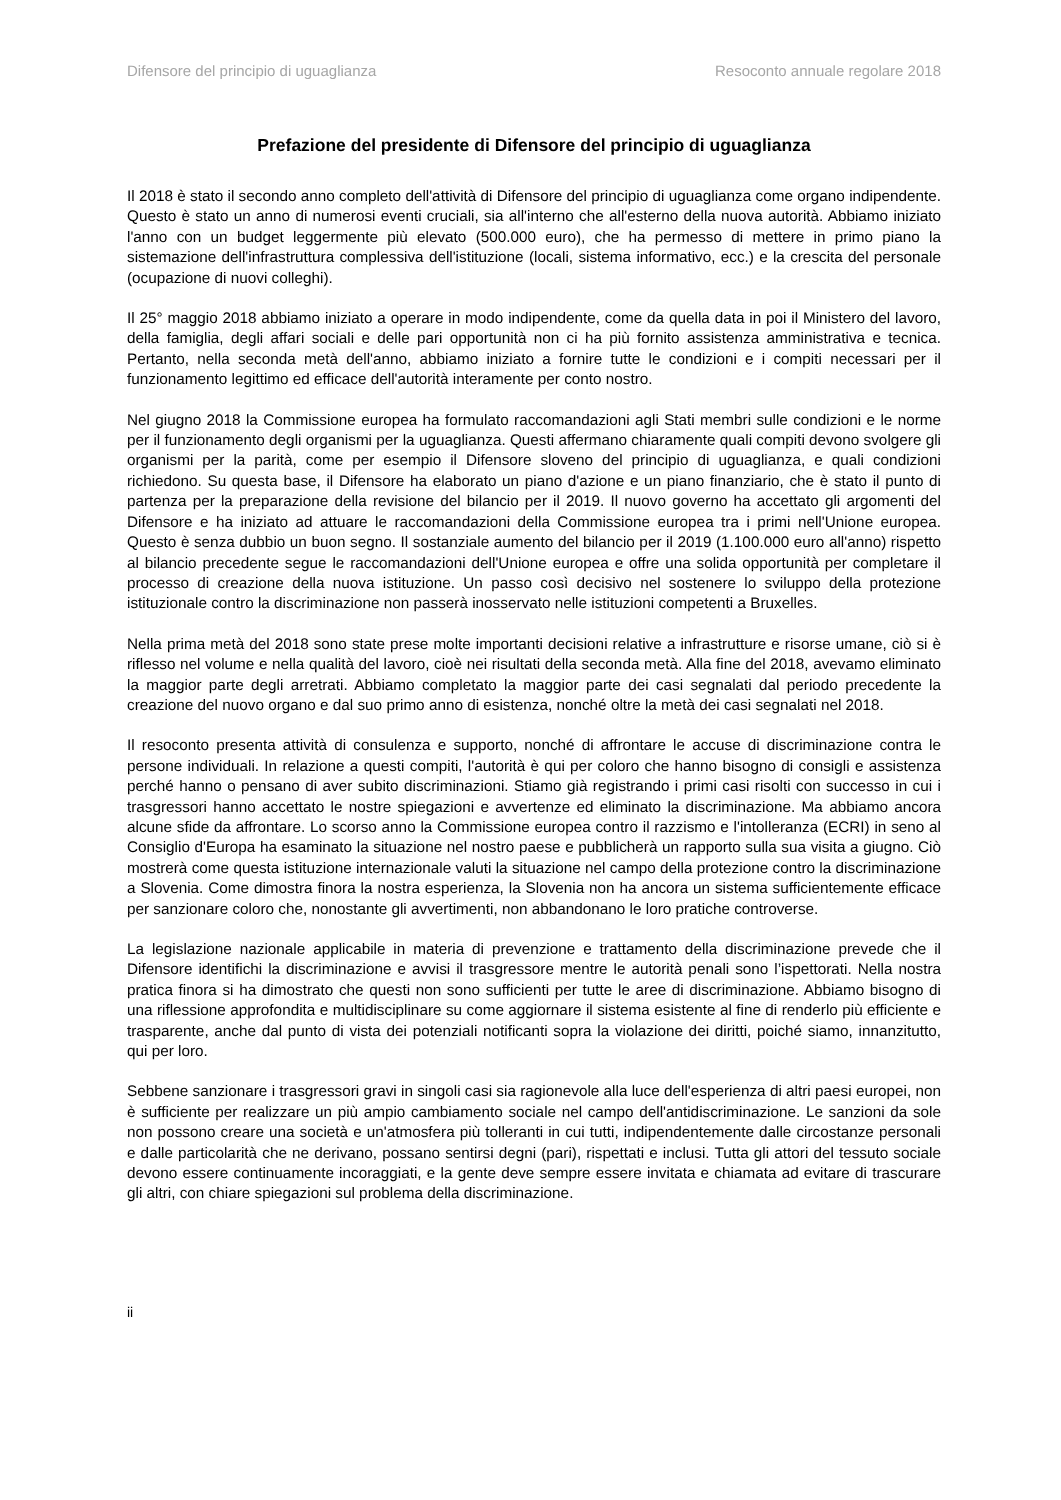Difensore del principio di uguaglianza Resoconto annuale regolare 2018
Prefazione del presidente di Difensore del principio di uguaglianza
Il 2018 è stato il secondo anno completo dell'attività di Difensore del principio di uguaglianza come organo indipendente. Questo è stato un anno di numerosi eventi cruciali, sia all'interno che all'esterno della nuova autorità. Abbiamo iniziato l'anno con un budget leggermente più elevato (500.000 euro), che ha permesso di mettere in primo piano la sistemazione dell'infrastruttura complessiva dell'istituzione (locali, sistema informativo, ecc.) e la crescita del personale (ocupazione di nuovi colleghi).
Il 25° maggio 2018 abbiamo iniziato a operare in modo indipendente, come da quella data in poi il Ministero del lavoro, della famiglia, degli affari sociali e delle pari opportunità non ci ha più fornito assistenza amministrativa e tecnica. Pertanto, nella seconda metà dell'anno, abbiamo iniziato a fornire tutte le condizioni e i compiti necessari per il funzionamento legittimo ed efficace dell'autorità interamente per conto nostro.
Nel giugno 2018 la Commissione europea ha formulato raccomandazioni agli Stati membri sulle condizioni e le norme per il funzionamento degli organismi per la uguaglianza. Questi affermano chiaramente quali compiti devono svolgere gli organismi per la parità, come per esempio il Difensore sloveno del principio di uguaglianza, e quali condizioni richiedono. Su questa base, il Difensore ha elaborato un piano d'azione e un piano finanziario, che è stato il punto di partenza per la preparazione della revisione del bilancio per il 2019. Il nuovo governo ha accettato gli argomenti del Difensore e ha iniziato ad attuare le raccomandazioni della Commissione europea tra i primi nell'Unione europea. Questo è senza dubbio un buon segno. Il sostanziale aumento del bilancio per il 2019 (1.100.000 euro all'anno) rispetto al bilancio precedente segue le raccomandazioni dell'Unione europea e offre una solida opportunità per completare il processo di creazione della nuova istituzione. Un passo così decisivo nel sostenere lo sviluppo della protezione istituzionale contro la discriminazione non passerà inosservato nelle istituzioni competenti a Bruxelles.
Nella prima metà del 2018 sono state prese molte importanti decisioni relative a infrastrutture e risorse umane, ciò si è riflesso nel volume e nella qualità del lavoro, cioè nei risultati della seconda metà. Alla fine del 2018, avevamo eliminato la maggior parte degli arretrati. Abbiamo completato la maggior parte dei casi segnalati dal periodo precedente la creazione del nuovo organo e dal suo primo anno di esistenza, nonché oltre la metà dei casi segnalati nel 2018.
Il resoconto presenta attività di consulenza e supporto, nonché di affrontare le accuse di discriminazione contra le persone individuali. In relazione a questi compiti, l'autorità è qui per coloro che hanno bisogno di consigli e assistenza perché hanno o pensano di aver subito discriminazioni. Stiamo già registrando i primi casi risolti con successo in cui i trasgressori hanno accettato le nostre spiegazioni e avvertenze ed eliminato la discriminazione. Ma abbiamo ancora alcune sfide da affrontare. Lo scorso anno la Commissione europea contro il razzismo e l'intolleranza (ECRI) in seno al Consiglio d'Europa ha esaminato la situazione nel nostro paese e pubblicherà un rapporto sulla sua visita a giugno. Ciò mostrerà come questa istituzione internazionale valuti la situazione nel campo della protezione contro la discriminazione a Slovenia. Come dimostra finora la nostra esperienza, la Slovenia non ha ancora un sistema sufficientemente efficace per sanzionare coloro che, nonostante gli avvertimenti, non abbandonano le loro pratiche controverse.
La legislazione nazionale applicabile in materia di prevenzione e trattamento della discriminazione prevede che il Difensore identifichi la discriminazione e avvisi il trasgressore mentre le autorità penali sono l’ispettorati. Nella nostra pratica finora si ha dimostrato che questi non sono sufficienti per tutte le aree di discriminazione. Abbiamo bisogno di una riflessione approfondita e multidisciplinare su come aggiornare il sistema esistente al fine di renderlo più efficiente e trasparente, anche dal punto di vista dei potenziali notificanti sopra la violazione dei diritti, poiché siamo, innanzitutto, qui per loro.
Sebbene sanzionare i trasgressori gravi in singoli casi sia ragionevole alla luce dell'esperienza di altri paesi europei, non è sufficiente per realizzare un più ampio cambiamento sociale nel campo dell'antidiscriminazione. Le sanzioni da sole non possono creare una società e un'atmosfera più tolleranti in cui tutti, indipendentemente dalle circostanze personali e dalle particolarità che ne derivano, possano sentirsi degni (pari), rispettati e inclusi. Tutta gli attori del tessuto sociale devono essere continuamente incoraggiati, e la gente deve sempre essere invitata e chiamata ad evitare di trascurare gli altri, con chiare spiegazioni sul problema della discriminazione.
ii